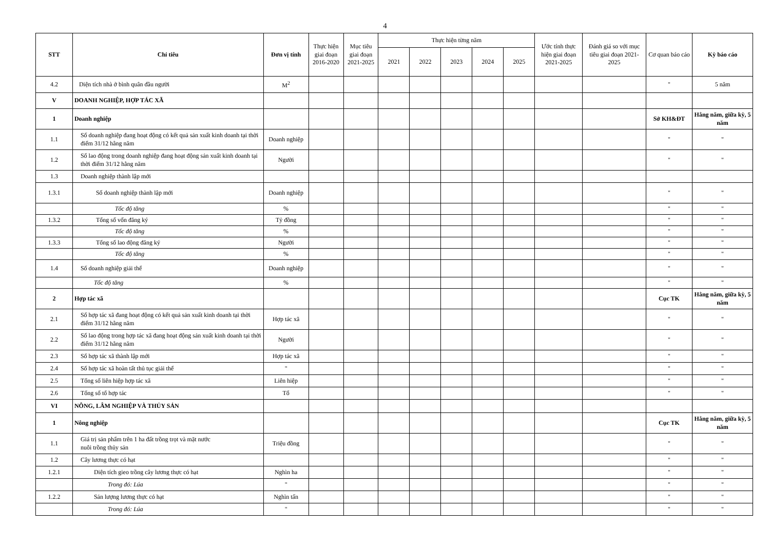4
| STT | Chỉ tiêu | Đơn vị tính | Thực hiện giai đoạn 2016-2020 | Mục tiêu giai đoạn 2021-2025 | Thực hiện từng năm | | | | | Ước tính thực hiện giai đoạn 2021-2025 | Đánh giá so với mục tiêu giai đoạn 2021-2025 | Cơ quan báo cáo | Kỳ báo cáo |
| --- | --- | --- | --- | --- | --- | --- | --- | --- | --- | --- | --- | --- | --- |
| | | | | | 2021 | 2022 | 2023 | 2024 | 2025 | | | | |
| 4.2 | Diện tích nhà ở bình quân đầu người | M<sup>2</sup> | | | | | | | | | | " | 5 năm |
| V | DOANH NGHIỆP, HỢP TÁC XÃ | | | | | | | | | | | | |
| 1 | Doanh nghiệp | | | | | | | | | | | Sở KH&ĐT | Hằng năm, giữa kỳ, 5 năm |
| 1.1 | Số doanh nghiệp đang hoạt động có kết quả sản xuất kinh doanh tại thời điểm 31/12 hằng năm | Doanh nghiệp | | | | | | | | | | " | " |
| 1.2 | Số lao động trong doanh nghiệp đang hoạt động sản xuất kinh doanh tại thời điểm 31/12 hằng năm | Người | | | | | | | | | | " | " |
| 1.3 | Doanh nghiệp thành lập mới | | | | | | | | | | | | |
| 1.3.1 | Số doanh nghiệp thành lập mới | Doanh nghiệp | | | | | | | | | | " | " |
| | Tốc độ tăng | % | | | | | | | | | | " | " |
| 1.3.2 | Tổng số vốn đăng ký | Tỷ đồng | | | | | | | | | | " | " |
| | Tốc độ tăng | % | | | | | | | | | | " | " |
| 1.3.3 | Tổng số lao động đăng ký | Người | | | | | | | | | | " | " |
| | Tốc độ tăng | % | | | | | | | | | | " | " |
| 1.4 | Số doanh nghiệp giải thể | Doanh nghiệp | | | | | | | | | | " | " |
| | Tốc độ tăng | % | | | | | | | | | | " | " |
| 2 | Hợp tác xã | | | | | | | | | | | Cục TK | Hằng năm, giữa kỳ, 5 năm |
| 2.1 | Số hợp tác xã đang hoạt động có kết quả sản xuất kinh doanh tại thời điểm 31/12 hằng năm | Hợp tác xã | | | | | | | | | | " | " |
| 2.2 | Số lao động trong hợp tác xã đang hoạt động sản xuất kinh doanh tại thời điểm 31/12 hằng năm | Người | | | | | | | | | | " | " |
| 2.3 | Số hợp tác xã thành lập mới | Hợp tác xã | | | | | | | | | | " | " |
| 2.4 | Số hợp tác xã hoàn tất thủ tục giải thể | " | | | | | | | | | | " | " |
| 2.5 | Tổng số liên hiệp hợp tác xã | Liên hiệp | | | | | | | | | | " | " |
| 2.6 | Tổng số tổ hợp tác | Tổ | | | | | | | | | | " | " |
| VI | NÔNG, LÂM NGHIỆP VÀ THỦY SẢN | | | | | | | | | | | | |
| 1 | Nông nghiệp | | | | | | | | | | | Cục TK | Hằng năm, giữa kỳ, 5 năm |
| 1.1 | Giá trị sản phẩm trên 1 ha đất trồng trọt và mặt nước nuôi trồng thủy sản | Triệu đồng | | | | | | | | | | " | " |
| 1.2 | Cây lương thực có hạt | | | | | | | | | | | " | " |
| 1.2.1 | Diện tích gieo trồng cây lương thực có hạt | Nghìn ha | | | | | | | | | | " | " |
| | Trong đó: Lúa | " | | | | | | | | | | " | " |
| 1.2.2 | Sản lượng lương thực có hạt | Nghìn tấn | | | | | | | | | | " | " |
| | Trong đó: Lúa | " | | | | | | | | | | " | " |